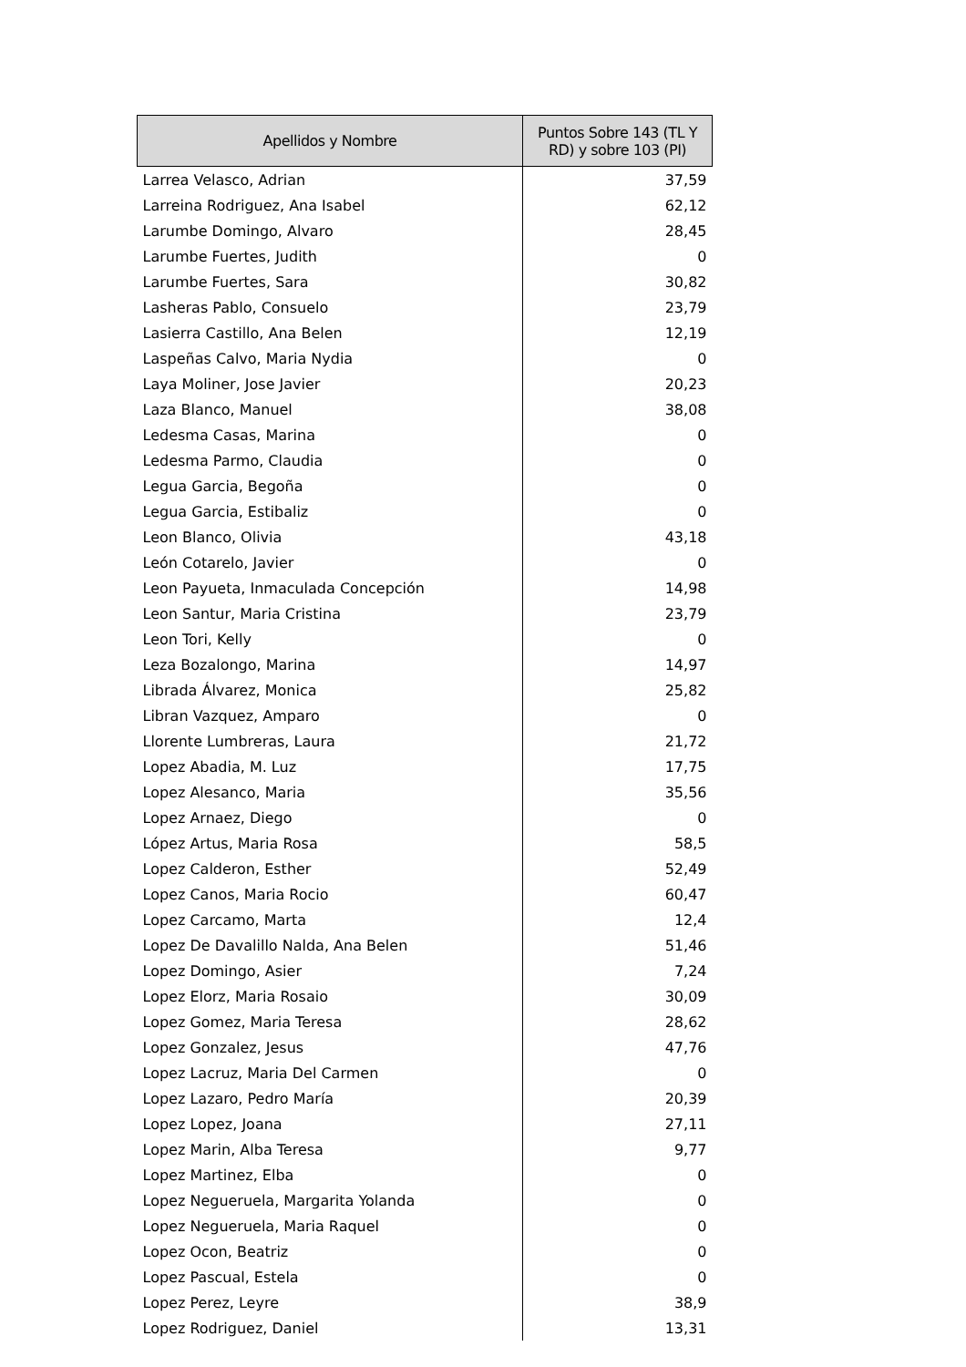| Apellidos y Nombre | Puntos Sobre 143 (TL Y RD) y sobre 103 (PI) |
| --- | --- |
| Larrea Velasco, Adrian | 37,59 |
| Larreina Rodriguez, Ana Isabel | 62,12 |
| Larumbe Domingo, Alvaro | 28,45 |
| Larumbe Fuertes, Judith | 0 |
| Larumbe Fuertes, Sara | 30,82 |
| Lasheras Pablo, Consuelo | 23,79 |
| Lasierra Castillo, Ana Belen | 12,19 |
| Laspeñas Calvo, Maria Nydia | 0 |
| Laya Moliner, Jose Javier | 20,23 |
| Laza Blanco, Manuel | 38,08 |
| Ledesma Casas, Marina | 0 |
| Ledesma Parmo, Claudia | 0 |
| Legua Garcia, Begoña | 0 |
| Legua Garcia, Estibaliz | 0 |
| Leon Blanco, Olivia | 43,18 |
| León Cotarelo, Javier | 0 |
| Leon Payueta, Inmaculada Concepción | 14,98 |
| Leon Santur, Maria Cristina | 23,79 |
| Leon Tori, Kelly | 0 |
| Leza Bozalongo, Marina | 14,97 |
| Librada Álvarez, Monica | 25,82 |
| Libran Vazquez, Amparo | 0 |
| Llorente Lumbreras, Laura | 21,72 |
| Lopez Abadia, M. Luz | 17,75 |
| Lopez Alesanco, Maria | 35,56 |
| Lopez Arnaez, Diego | 0 |
| López Artus, Maria Rosa | 58,5 |
| Lopez Calderon, Esther | 52,49 |
| Lopez Canos, Maria Rocio | 60,47 |
| Lopez Carcamo, Marta | 12,4 |
| Lopez De Davalillo Nalda, Ana Belen | 51,46 |
| Lopez Domingo, Asier | 7,24 |
| Lopez Elorz, Maria Rosaio | 30,09 |
| Lopez Gomez, Maria Teresa | 28,62 |
| Lopez Gonzalez, Jesus | 47,76 |
| Lopez Lacruz, Maria Del Carmen | 0 |
| Lopez Lazaro, Pedro María | 20,39 |
| Lopez Lopez, Joana | 27,11 |
| Lopez Marin, Alba Teresa | 9,77 |
| Lopez Martinez, Elba | 0 |
| Lopez Negueruela, Margarita Yolanda | 0 |
| Lopez Negueruela, Maria Raquel | 0 |
| Lopez Ocon, Beatriz | 0 |
| Lopez Pascual, Estela | 0 |
| Lopez Perez, Leyre | 38,9 |
| Lopez Rodriguez, Daniel | 13,31 |